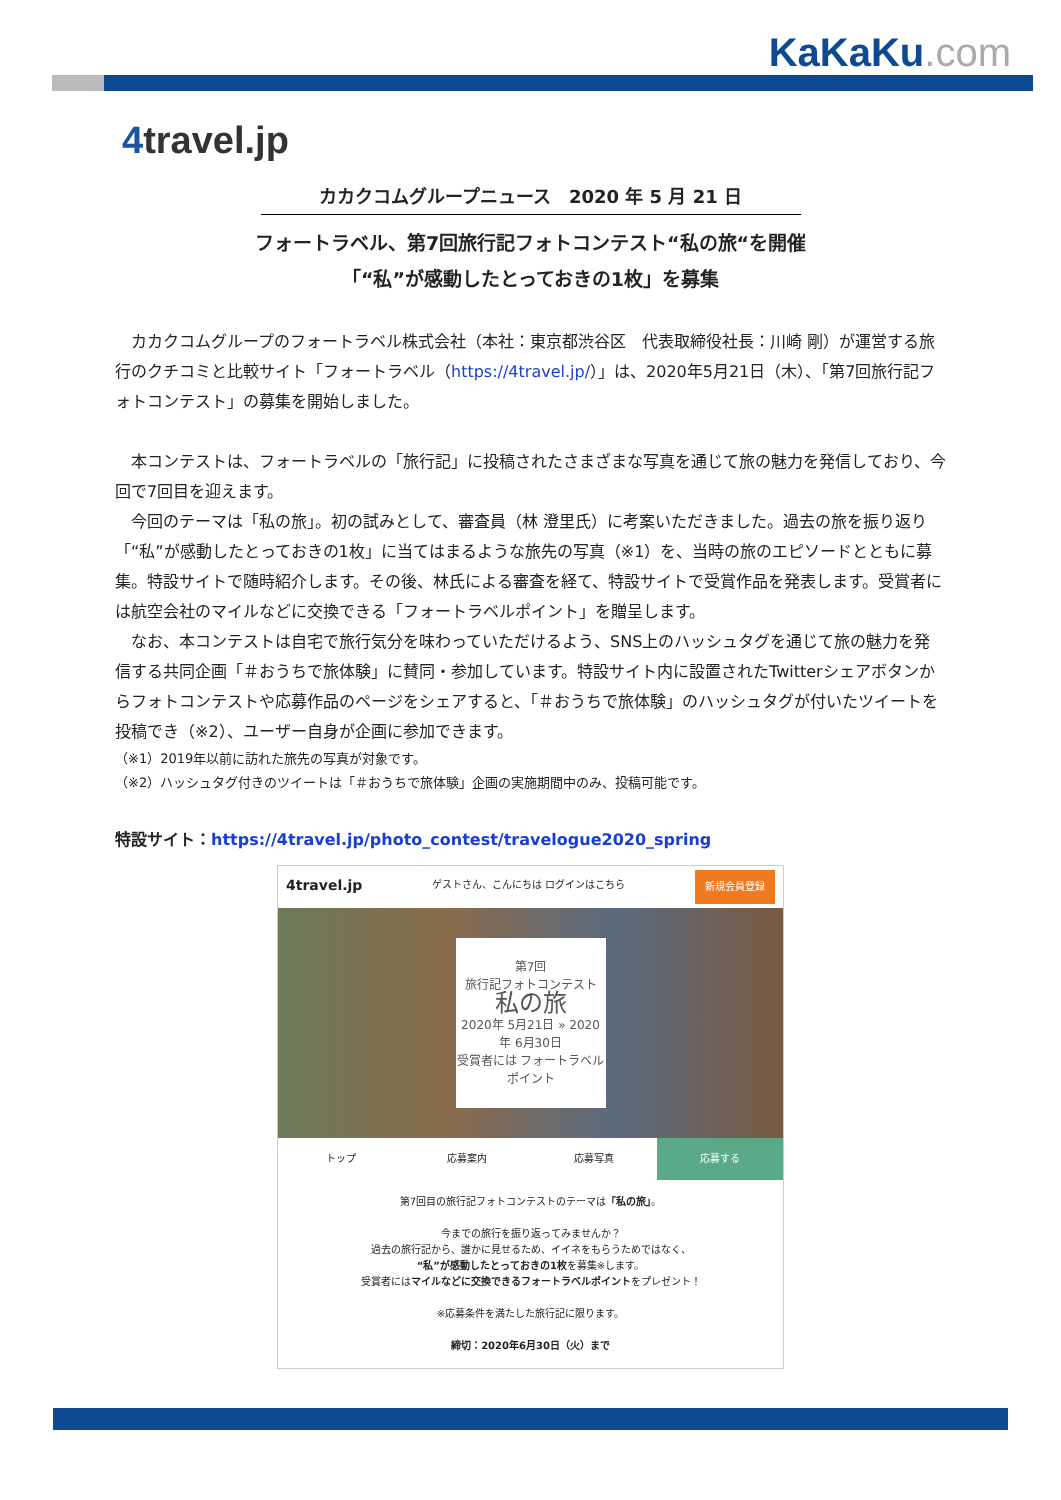KaKaKu.com
4travel.jp
カカクコムグループニュース　2020 年 5 月 21 日
フォートラベル、第7回旅行記フォトコンテスト“私の旅“を開催
「“私”が感動したとっておきの1枚」を募集
カカクコムグループのフォートラベル株式会社（本社：東京都渋谷区　代表取締役社長：川崎 剛）が運営する旅行のクチコミと比較サイト「フォートラベル（https://4travel.jp/）」は、2020年5月21日（木）、「第7回旅行記フォトコンテスト」の募集を開始しました。
本コンテストは、フォートラベルの「旅行記」に投稿されたさまざまな写真を通じて旅の魅力を発信しており、今回で7回目を迎えます。
今回のテーマは「私の旅」。初の試みとして、審査員（林 澄里氏）に考案いただきました。過去の旅を振り返り「“私”が感動したとっておきの1枚」に当てはまるような旅先の写真（※1）を、当時の旅のエピソードとともに募集。特設サイトで随時紹介します。その後、林氏による審査を経て、特設サイトで受賞作品を発表します。受賞者には航空会社のマイルなどに交換できる「フォートラベルポイント」を贈呈します。
なお、本コンテストは自宅で旅行気分を味わっていただけるよう、SNS上のハッシュタグを通じて旅の魅力を発信する共同企画「＃おうちで旅体験」に賛同・参加しています。特設サイト内に設置されたTwitterシェアボタンからフォトコンテストや応募作品のページをシェアすると、「＃おうちで旅体験」のハッシュタグが付いたツイートを投稿でき（※2）、ユーザー自身が企画に参加できます。
（※1）2019年以前に訪れた旅先の写真が対象です。
（※2）ハッシュタグ付きのツイートは「＃おうちで旅体験」企画の実施期間中のみ、投稿可能です。
特設サイト：https://4travel.jp/photo_contest/travelogue2020_spring
4travel.jp ゲストさん、こんにちは ログインはこちら 新規会員登録
第7回
旅行記フォトコンテスト
私の旅
2020年 5月21日 » 2020年 6月30日
受賞者には フォートラベル ポイント
トップ 応募案内 応募写真 応募する
第7回目の旅行記フォトコンテストのテーマは「私の旅」。
今までの旅行を振り返ってみませんか？
過去の旅行記から、誰かに見せるため、イイネをもらうためではなく、
“私”が感動したとっておきの1枚を募集※します。
受賞者にはマイルなどに交換できるフォートラベルポイントをプレゼント！
※応募条件を満たした旅行記に限ります。
締切：2020年6月30日（火）まで